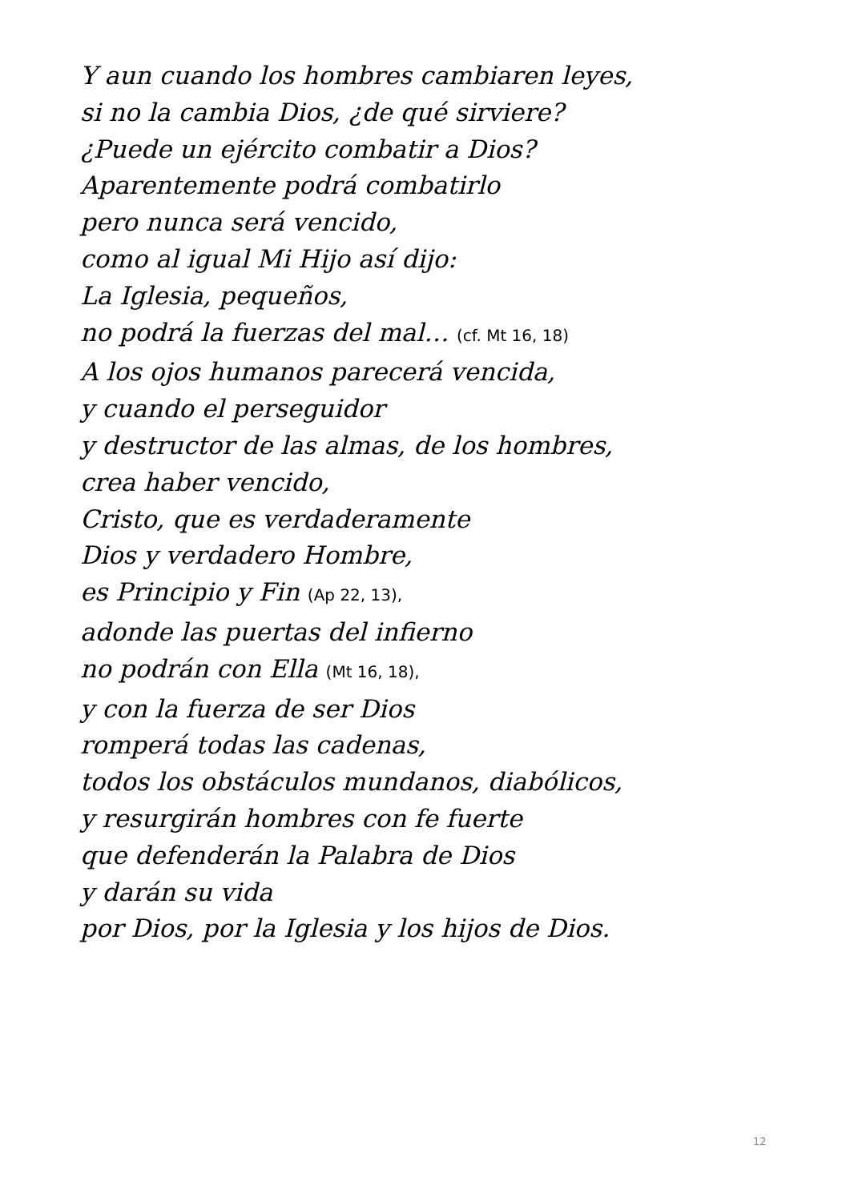Y aun cuando los hombres cambiaren leyes,
si no la cambia Dios, ¿de qué sirviere?
¿Puede un ejército combatir a Dios?
Aparentemente podrá combatirlo
pero nunca será vencido,
como al igual Mi Hijo así dijo:
La Iglesia, pequeños,
no podrá la fuerzas del mal… (cf. Mt 16, 18)
A los ojos humanos parecerá vencida,
y cuando el perseguidor
y destructor de las almas, de los hombres,
crea haber vencido,
Cristo, que es verdaderamente
Dios y verdadero Hombre,
es Principio y Fin (Ap 22, 13),
adonde las puertas del infierno
no podrán con Ella (Mt 16, 18),
y con la fuerza de ser Dios
romperá todas las cadenas,
todos los obstáculos mundanos, diabólicos,
y resurgirán hombres con fe fuerte
que defenderán la Palabra de Dios
y darán su vida
por Dios, por la Iglesia y los hijos de Dios.
12